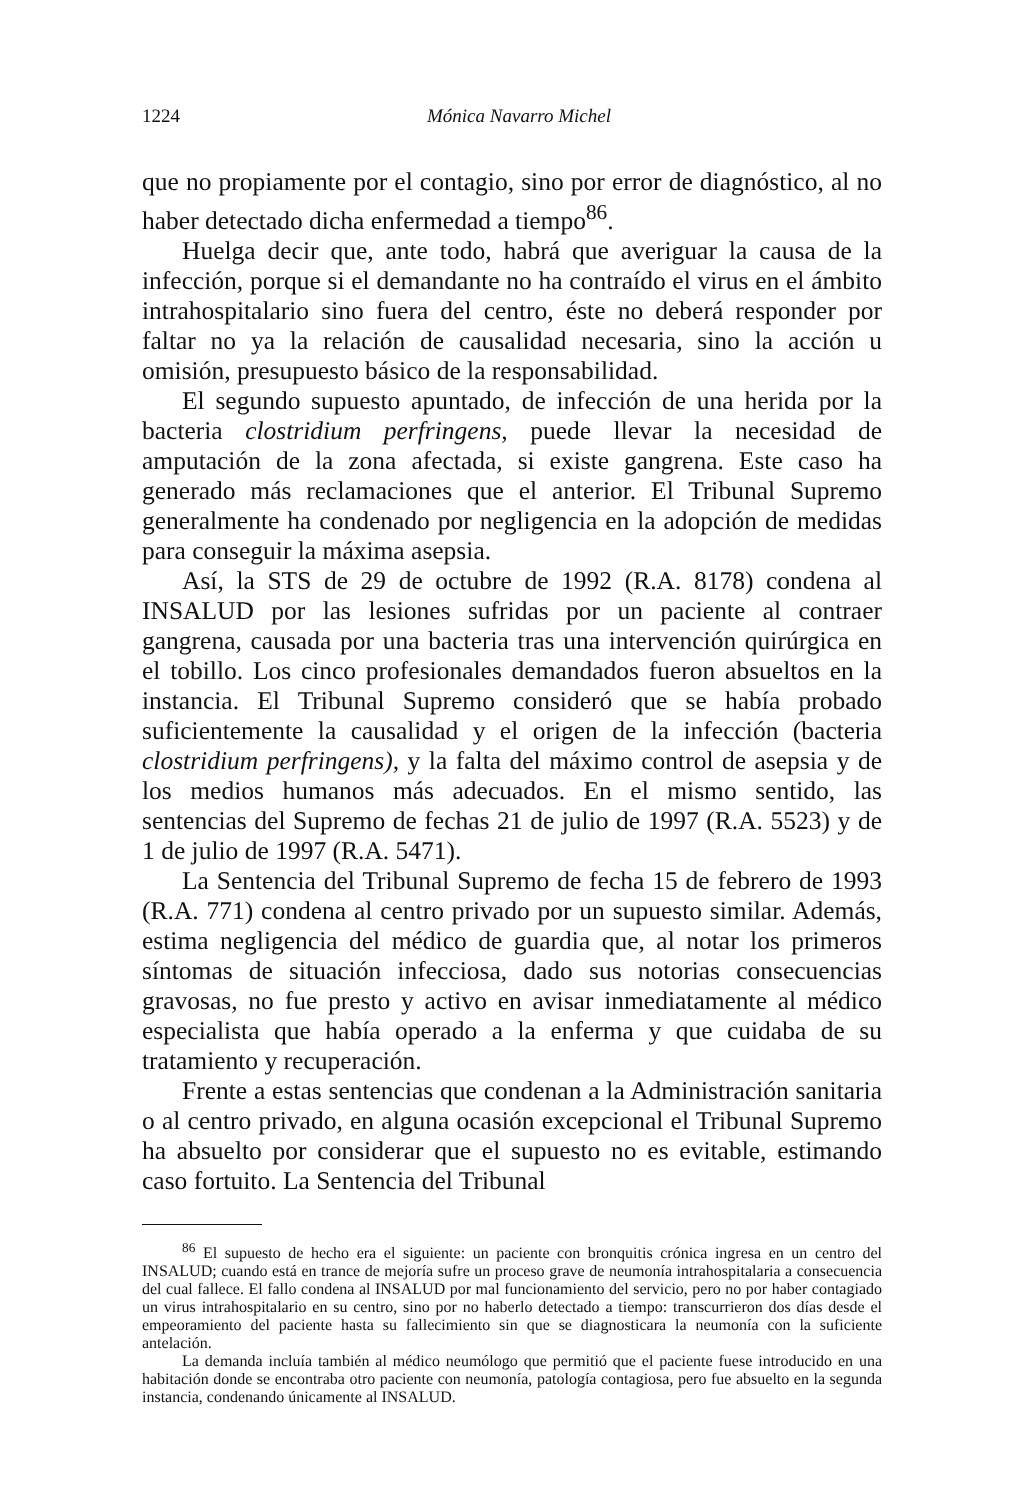1224 Mónica Navarro Michel
que no propiamente por el contagio, sino por error de diagnóstico, al no haber detectado dicha enfermedad a tiempo<sup>86</sup>.
Huelga decir que, ante todo, habrá que averiguar la causa de la infección, porque si el demandante no ha contraído el virus en el ámbito intrahospitalario sino fuera del centro, éste no deberá responder por faltar no ya la relación de causalidad necesaria, sino la acción u omisión, presupuesto básico de la responsabilidad.
El segundo supuesto apuntado, de infección de una herida por la bacteria clostridium perfringens, puede llevar la necesidad de amputación de la zona afectada, si existe gangrena. Este caso ha generado más reclamaciones que el anterior. El Tribunal Supremo generalmente ha condenado por negligencia en la adopción de medidas para conseguir la máxima asepsia.
Así, la STS de 29 de octubre de 1992 (R.A. 8178) condena al INSALUD por las lesiones sufridas por un paciente al contraer gangrena, causada por una bacteria tras una intervención quirúrgica en el tobillo. Los cinco profesionales demandados fueron absueltos en la instancia. El Tribunal Supremo consideró que se había probado suficientemente la causalidad y el origen de la infección (bacteria clostridium perfringens), y la falta del máximo control de asepsia y de los medios humanos más adecuados. En el mismo sentido, las sentencias del Supremo de fechas 21 de julio de 1997 (R.A. 5523) y de 1 de julio de 1997 (R.A. 5471).
La Sentencia del Tribunal Supremo de fecha 15 de febrero de 1993 (R.A. 771) condena al centro privado por un supuesto similar. Además, estima negligencia del médico de guardia que, al notar los primeros síntomas de situación infecciosa, dado sus notorias consecuencias gravosas, no fue presto y activo en avisar inmediatamente al médico especialista que había operado a la enferma y que cuidaba de su tratamiento y recuperación.
Frente a estas sentencias que condenan a la Administración sanitaria o al centro privado, en alguna ocasión excepcional el Tribunal Supremo ha absuelto por considerar que el supuesto no es evitable, estimando caso fortuito. La Sentencia del Tribunal
<sup>86</sup> El supuesto de hecho era el siguiente: un paciente con bronquitis crónica ingresa en un centro del INSALUD; cuando está en trance de mejoría sufre un proceso grave de neumonía intrahospitalaria a consecuencia del cual fallece. El fallo condena al INSALUD por mal funcionamiento del servicio, pero no por haber contagiado un virus intrahospitalario en su centro, sino por no haberlo detectado a tiempo: transcurrieron dos días desde el empeoramiento del paciente hasta su fallecimiento sin que se diagnosticara la neumonía con la suficiente antelación.
La demanda incluía también al médico neumólogo que permitió que el paciente fuese introducido en una habitación donde se encontraba otro paciente con neumonía, patología contagiosa, pero fue absuelto en la segunda instancia, condenando únicamente al INSALUD.